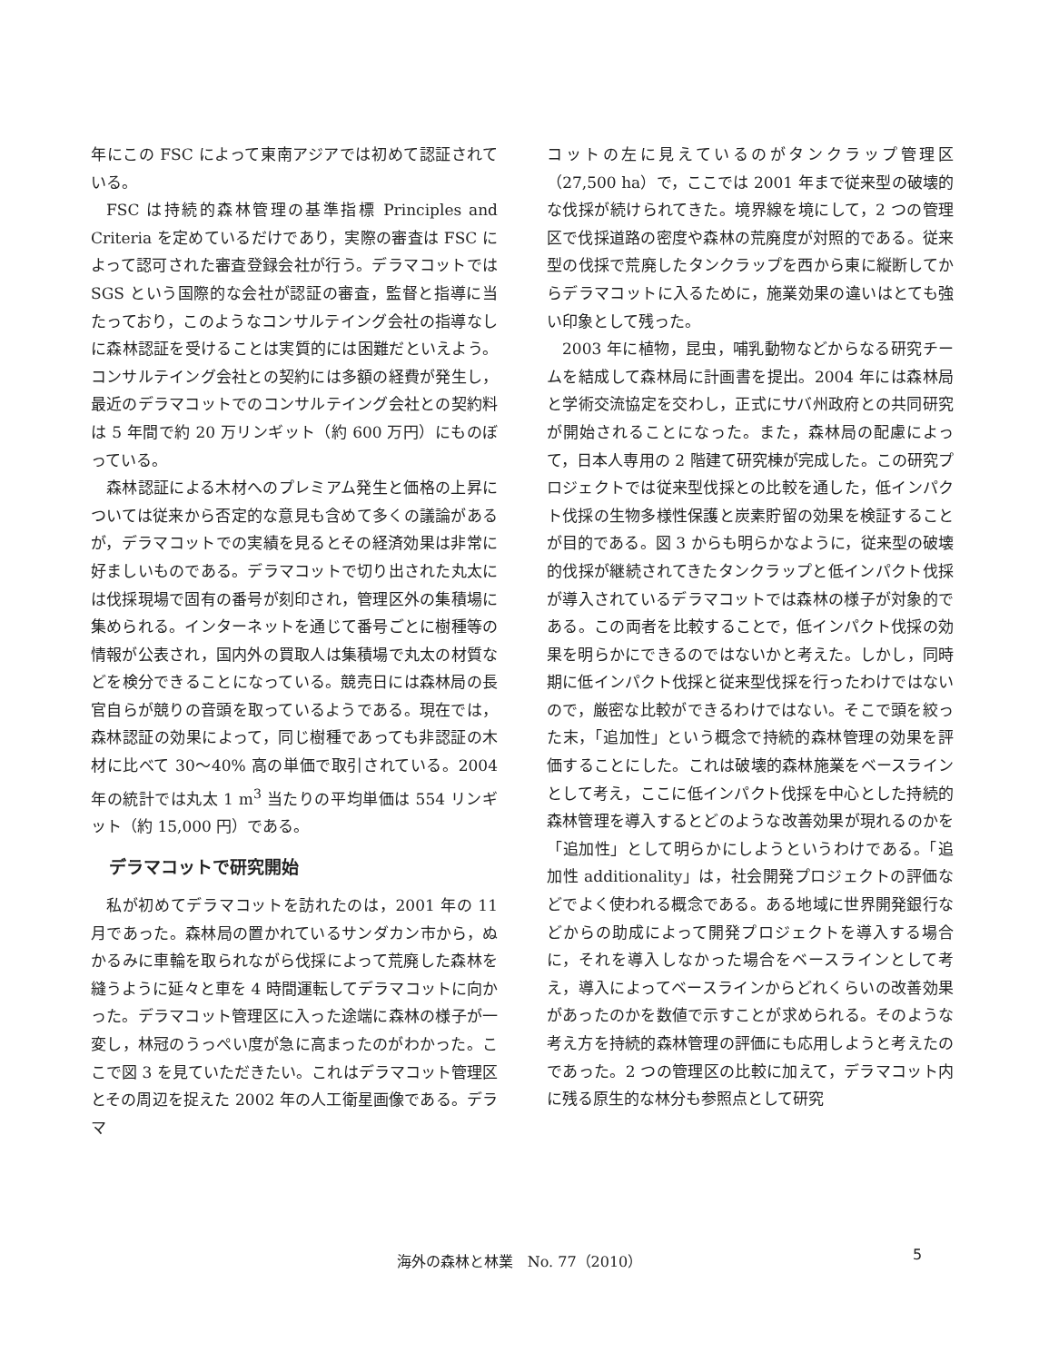年にこの FSC によって東南アジアでは初めて認証されている。
FSC は持続的森林管理の基準指標 Principles and Criteria を定めているだけであり，実際の審査は FSC によって認可された審査登録会社が行う。デラマコットでは SGS という国際的な会社が認証の審査，監督と指導に当たっており，このようなコンサルテイング会社の指導なしに森林認証を受けることは実質的には困難だといえよう。コンサルテイング会社との契約には多額の経費が発生し，最近のデラマコットでのコンサルテイング会社との契約料は 5 年間で約 20 万リンギット（約 600 万円）にものぼっている。
森林認証による木材へのプレミアム発生と価格の上昇については従来から否定的な意見も含めて多くの議論があるが，デラマコットでの実績を見るとその経済効果は非常に好ましいものである。デラマコットで切り出された丸太には伐採現場で固有の番号が刻印され，管理区外の集積場に集められる。インターネットを通じて番号ごとに樹種等の情報が公表され，国内外の買取人は集積場で丸太の材質などを検分できることになっている。競売日には森林局の長官自らが競りの音頭を取っているようである。現在では，森林認証の効果によって，同じ樹種であっても非認証の木材に比べて 30〜40% 高の単価で取引されている。2004 年の統計では丸太 1 m<sup>3</sup> 当たりの平均単価は 554 リンギット（約 15,000 円）である。
デラマコットで研究開始
私が初めてデラマコットを訪れたのは，2001 年の 11 月であった。森林局の置かれているサンダカン市から，ぬかるみに車輪を取られながら伐採によって荒廃した森林を縫うように延々と車を 4 時間運転してデラマコットに向かった。デラマコット管理区に入った途端に森林の様子が一変し，林冠のうっぺい度が急に高まったのがわかった。ここで図 3 を見ていただきたい。これはデラマコット管理区とその周辺を捉えた 2002 年の人工衛星画像である。デラマ
コットの左に見えているのがタンクラップ管理区（27,500 ha）で，ここでは 2001 年まで従来型の破壊的な伐採が続けられてきた。境界線を境にして，2 つの管理区で伐採道路の密度や森林の荒廃度が対照的である。従来型の伐採で荒廃したタンクラップを西から東に縦断してからデラマコットに入るために，施業効果の違いはとても強い印象として残った。
2003 年に植物，昆虫，哺乳動物などからなる研究チームを結成して森林局に計画書を提出。2004 年には森林局と学術交流協定を交わし，正式にサバ州政府との共同研究が開始されることになった。また，森林局の配慮によって，日本人専用の 2 階建て研究棟が完成した。この研究プロジェクトでは従来型伐採との比較を通した，低インパクト伐採の生物多様性保護と炭素貯留の効果を検証することが目的である。図 3 からも明らかなように，従来型の破壊的伐採が継続されてきたタンクラップと低インパクト伐採が導入されているデラマコットでは森林の様子が対象的である。この両者を比較することで，低インパクト伐採の効果を明らかにできるのではないかと考えた。しかし，同時期に低インパクト伐採と従来型伐採を行ったわけではないので，厳密な比較ができるわけではない。そこで頭を絞った末，「追加性」という概念で持続的森林管理の効果を評価することにした。これは破壊的森林施業をベースラインとして考え，ここに低インパクト伐採を中心とした持続的森林管理を導入するとどのような改善効果が現れるのかを「追加性」として明らかにしようというわけである。「追加性 additionality」は，社会開発プロジェクトの評価などでよく使われる概念である。ある地域に世界開発銀行などからの助成によって開発プロジェクトを導入する場合に，それを導入しなかった場合をベースラインとして考え，導入によってベースラインからどれくらいの改善効果があったのかを数値で示すことが求められる。そのような考え方を持続的森林管理の評価にも応用しようと考えたのであった。2 つの管理区の比較に加えて，デラマコット内に残る原生的な林分も参照点として研究
海外の森林と林業　No. 77（2010）
5